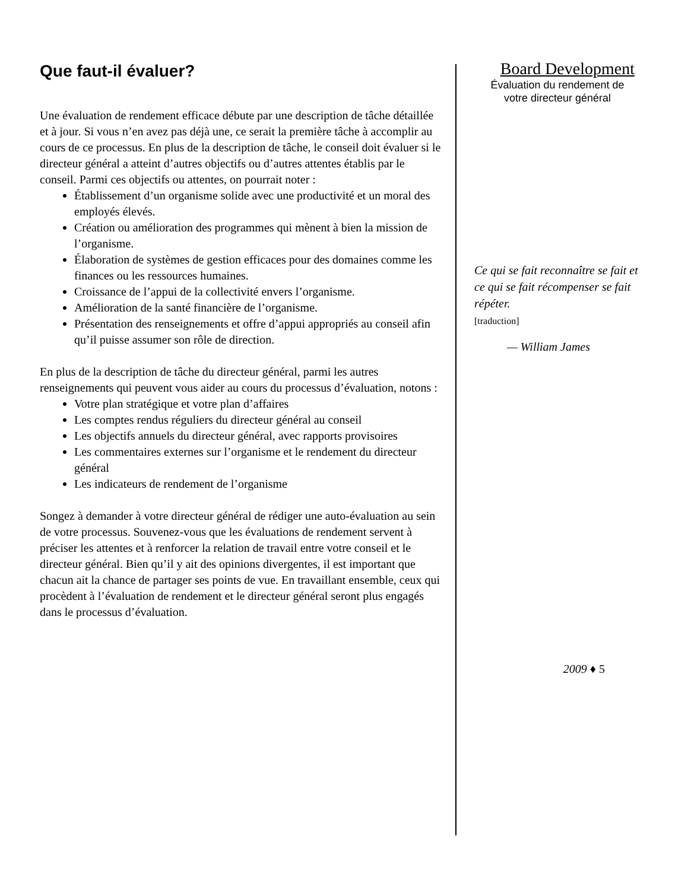Que faut-il évaluer?
Une évaluation de rendement efficace débute par une description de tâche détaillée et à jour. Si vous n’en avez pas déjà une, ce serait la première tâche à accomplir au cours de ce processus. En plus de la description de tâche, le conseil doit évaluer si le directeur général a atteint d’autres objectifs ou d’autres attentes établis par le conseil. Parmi ces objectifs ou attentes, on pourrait noter :
Établissement d’un organisme solide avec une productivité et un moral des employés élevés.
Création ou amélioration des programmes qui mènent à bien la mission de l’organisme.
Élaboration de systèmes de gestion efficaces pour des domaines comme les finances ou les ressources humaines.
Croissance de l’appui de la collectivité envers l’organisme.
Amélioration de la santé financière de l’organisme.
Présentation des renseignements et offre d’appui appropriés au conseil afin qu’il puisse assumer son rôle de direction.
En plus de la description de tâche du directeur général, parmi les autres renseignements qui peuvent vous aider au cours du processus d’évaluation, notons :
Votre plan stratégique et votre plan d’affaires
Les comptes rendus réguliers du directeur général au conseil
Les objectifs annuels du directeur général, avec rapports provisoires
Les commentaires externes sur l’organisme et le rendement du directeur général
Les indicateurs de rendement de l’organisme
Songez à demander à votre directeur général de rédiger une auto-évaluation au sein de votre processus. Souvenez-vous que les évaluations de rendement servent à préciser les attentes et à renforcer la relation de travail entre votre conseil et le directeur général. Bien qu’il y ait des opinions divergentes, il est important que chacun ait la chance de partager ses points de vue. En travaillant ensemble, ceux qui procèdent à l’évaluation de rendement et le directeur général seront plus engagés dans le processus d’évaluation.
Board Development
Évaluation du rendement de
votre directeur général
Ce qui se fait reconnaître se fait et ce qui se fait récompenser se fait répéter.
[traduction]
— William James
2009 ♦ 5